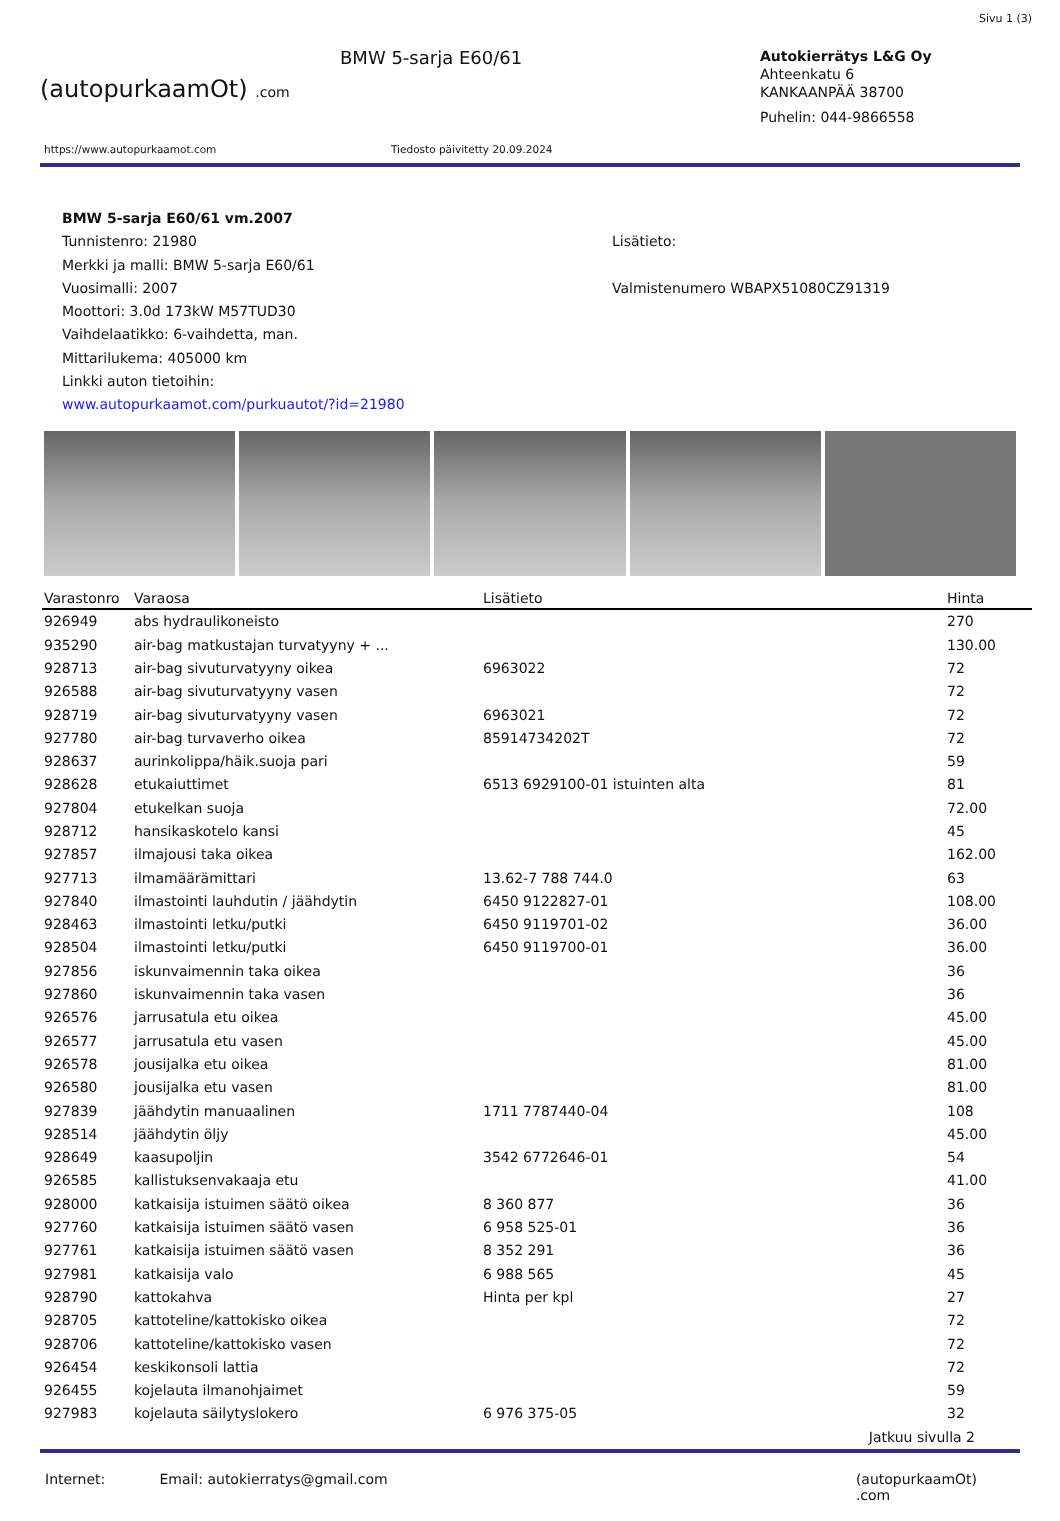Sivu 1 (3)
(autopurkaamOt) .com
BMW 5-sarja E60/61
Autokierrätys L&G Oy
Ahteenkatu 6
KANKAANPÄÄ 38700
Puhelin: 044-9866558
https://www.autopurkaamot.com Tiedosto päivitetty 20.09.2024
BMW 5-sarja E60/61 vm.2007
Tunnistenro: 21980
Merkki ja malli: BMW 5-sarja E60/61
Vuosimalli: 2007
Moottori: 3.0d 173kW M57TUD30
Vaihdelaatikko: 6-vaihdetta, man.
Mittarilukema: 405000 km
Linkki auton tietoihin:
www.autopurkaamot.com/purkuautot/?id=21980
Lisätieto:
Valmistenumero WBAPX51080CZ91319
| Varastonro | Varaosa | Lisätieto | Hinta |
| --- | --- | --- | --- |
| 926949 | abs hydraulikoneisto | | 270 |
| 935290 | air-bag matkustajan turvatyyny + ... | | 130.00 |
| 928713 | air-bag sivuturvatyyny oikea | 6963022 | 72 |
| 926588 | air-bag sivuturvatyyny vasen | | 72 |
| 928719 | air-bag sivuturvatyyny vasen | 6963021 | 72 |
| 927780 | air-bag turvaverho oikea | 85914734202T | 72 |
| 928637 | aurinkolippa/häik.suoja pari | | 59 |
| 928628 | etukaiuttimet | 6513 6929100-01 istuinten alta | 81 |
| 927804 | etukelkan suoja | | 72.00 |
| 928712 | hansikaskotelo kansi | | 45 |
| 927857 | ilmajousi taka oikea | | 162.00 |
| 927713 | ilmamäärämittari | 13.62-7 788 744.0 | 63 |
| 927840 | ilmastointi lauhdutin / jäähdytin | 6450 9122827-01 | 108.00 |
| 928463 | ilmastointi letku/putki | 6450 9119701-02 | 36.00 |
| 928504 | ilmastointi letku/putki | 6450 9119700-01 | 36.00 |
| 927856 | iskunvaimennin taka oikea | | 36 |
| 927860 | iskunvaimennin taka vasen | | 36 |
| 926576 | jarrusatula etu oikea | | 45.00 |
| 926577 | jarrusatula etu vasen | | 45.00 |
| 926578 | jousijalka etu oikea | | 81.00 |
| 926580 | jousijalka etu vasen | | 81.00 |
| 927839 | jäähdytin manuaalinen | 1711 7787440-04 | 108 |
| 928514 | jäähdytin öljy | | 45.00 |
| 928649 | kaasupoljin | 3542 6772646-01 | 54 |
| 926585 | kallistuksenvakaaja etu | | 41.00 |
| 928000 | katkaisija istuimen säätö oikea | 8 360 877 | 36 |
| 927760 | katkaisija istuimen säätö vasen | 6 958 525-01 | 36 |
| 927761 | katkaisija istuimen säätö vasen | 8 352 291 | 36 |
| 927981 | katkaisija valo | 6 988 565 | 45 |
| 928790 | kattokahva | Hinta per kpl | 27 |
| 928705 | kattoteline/kattokisko oikea | | 72 |
| 928706 | kattoteline/kattokisko vasen | | 72 |
| 926454 | keskikonsoli lattia | | 72 |
| 926455 | kojelauta ilmanohjaimet | | 59 |
| 927983 | kojelauta säilytyslokero | 6 976 375-05 | 32 |
Jatkuu sivulla 2
Internet: Email: autokierratys@gmail.com (autopurkaamOt) .com